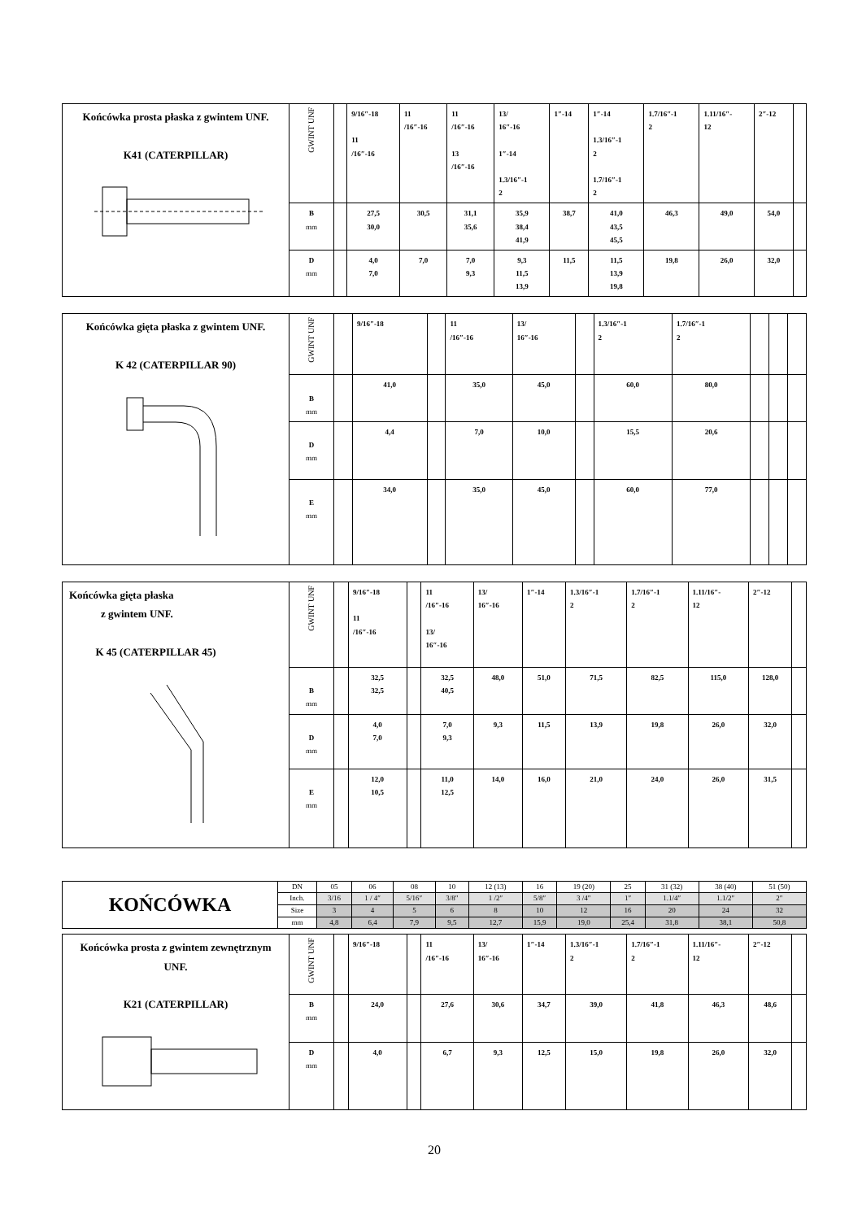| Końcówka prosta płaska z gwintem UNF. K41 (CATERPILLAR) | GWINT UNF | | 9/16″-18 11 /16″-16 | 11 /16″-16 | 11 /16″-16 13 /16″-16 | 13/ 16″-16 1″-14 1.3/16″-1 2 | 1″-14 | 1″-14 1.3/16″-1 2 1.7/16″-1 2 | 1.7/16″-1 2 | 1.11/16″- 12 | 2″-12 | |
| | B mm | | 27,5 30,0 | 30,5 | 31,1 35,6 | 35,9 38,4 41,9 | 38,7 | 41,0 43,5 45,5 | 46,3 | 49,0 | 54,0 | |
| | D mm | | 4,0 7,0 | 7,0 | 7,0 9,3 | 9,3 11,5 13,9 | 11,5 | 11,5 13,9 19,8 | 19,8 | 26,0 | 32,0 | |
| Końcówka gięta płaska z gwintem UNF. K 42 (CATERPILLAR 90) | GWINT UNF | | 9/16″-18 | | 11 /16″-16 | 13/ 16″-16 | | 1.3/16″-1 2 | 1.7/16″-1 2 | | | |
| | B mm | | 41,0 | | 35,0 | 45,0 | | 60,0 | 80,0 | | | |
| | D mm | | 4,4 | | 7,0 | 10,0 | | 15,5 | 20,6 | | | |
| | E mm | | 34,0 | | 35,0 | 45,0 | | 60,0 | 77,0 | | | |
| Końcówka gięta płaska z gwintem UNF. K 45 (CATERPILLAR 45) | GWINT UNF | | 9/16″-18 11 /16″-16 | | 11 /16″-16 13/ 16″-16 | 13/ 16″-16 | 1″-14 | 1.3/16″-1 2 | 1.7/16″-1 2 | 1.11/16″- 12 | 2″-12 | |
| | B mm | | 32,5 32,5 | | 32,5 40,5 | 48,0 | 51,0 | 71,5 | 82,5 | 115,0 | 128,0 | |
| | D mm | | 4,0 7,0 | | 7,0 9,3 | 9,3 | 11,5 | 13,9 | 19,8 | 26,0 | 32,0 | |
| | E mm | | 12,0 10,5 | | 11,0 12,5 | 14,0 | 16,0 | 21,0 | 24,0 | 26,0 | 31,5 | |
| KOŃCÓWKA | DN | 05 | 06 | 08 | 10 | 12 (13) | 16 | 19 (20) | 25 | 31 (32) | 38 (40) | 51 (50) |
| | Inch. | 3/16 | 1 / 4″ | 5/16″ | 3/8″ | 1 /2″ | 5/8″ | 3 /4″ | 1″ | 1.1/4″ | 1.1/2″ | 2″ |
| | Size | 3 | 4 | 5 | 6 | 8 | 10 | 12 | 16 | 20 | 24 | 32 |
| | mm | 4,8 | 6,4 | 7,9 | 9,5 | 12,7 | 15,9 | 19,0 | 25,4 | 31,8 | 38,1 | 50,8 |
| Końcówka prosta z gwintem zewnętrznym UNF. K21 (CATERPILLAR) | GWINT UNF | | 9/16″-18 | | 11 /16″-16 | 13/ 16″-16 | 1″-14 | 1.3/16″-1 2 | 1.7/16″-1 2 | 1.11/16″- 12 | 2″-12 | |
| | B mm | | 24,0 | | 27,6 | 30,6 | 34,7 | 39,0 | 41,8 | 46,3 | 48,6 | |
| | D mm | | 4,0 | | 6,7 | 9,3 | 12,5 | 15,0 | 19,8 | 26,0 | 32,0 | |
20